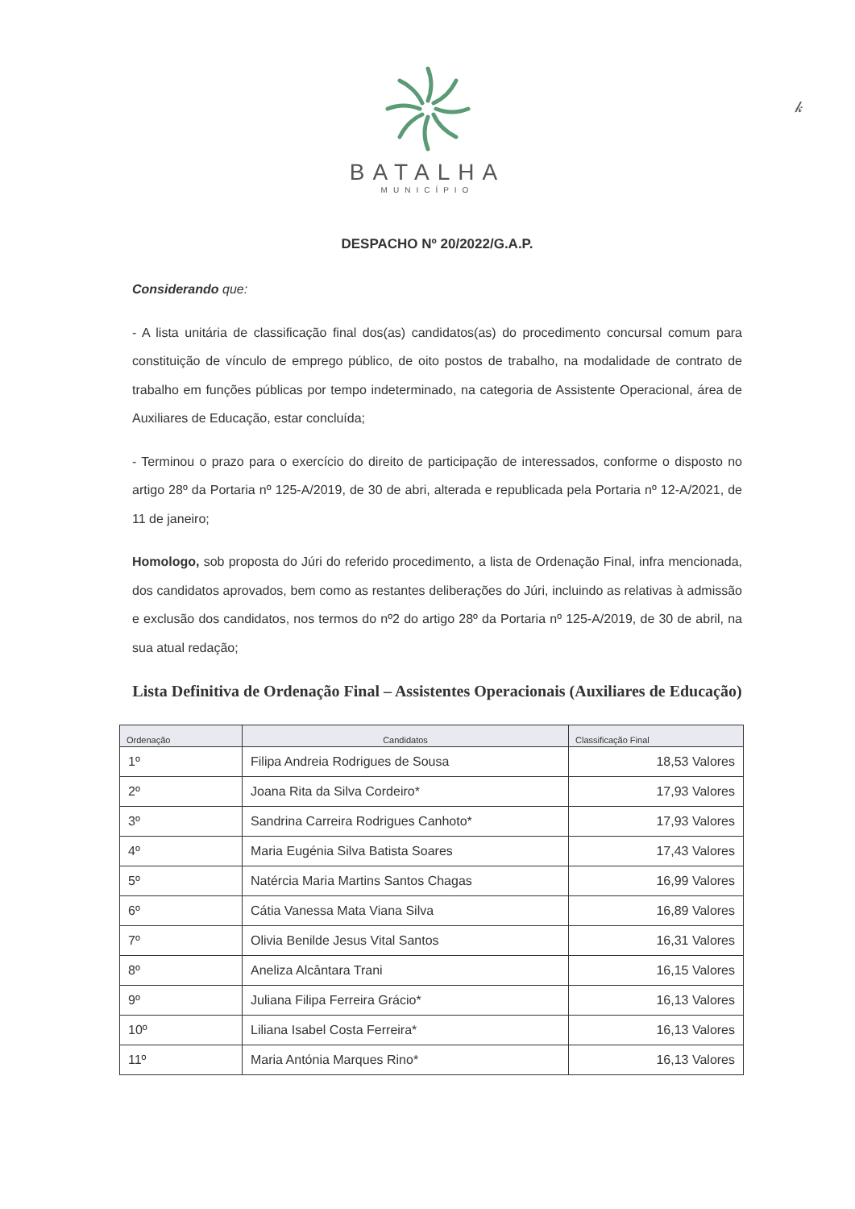𝓀
BATALHA
MUNICÍPIO
DESPACHO Nº 20/2022/G.A.P.
Considerando que:
- A lista unitária de classificação final dos(as) candidatos(as) do procedimento concursal comum para constituição de vínculo de emprego público, de oito postos de trabalho, na modalidade de contrato de trabalho em funções públicas por tempo indeterminado, na categoria de Assistente Operacional, área de Auxiliares de Educação, estar concluída;
- Terminou o prazo para o exercício do direito de participação de interessados, conforme o disposto no artigo 28º da Portaria nº 125-A/2019, de 30 de abri, alterada e republicada pela Portaria nº 12-A/2021, de 11 de janeiro;
Homologo, sob proposta do Júri do referido procedimento, a lista de Ordenação Final, infra mencionada, dos candidatos aprovados, bem como as restantes deliberações do Júri, incluindo as relativas à admissão e exclusão dos candidatos, nos termos do nº2 do artigo 28º da Portaria nº 125-A/2019, de 30 de abril, na sua atual redação;
Lista Definitiva de Ordenação Final – Assistentes Operacionais (Auxiliares de Educação)
| Ordenação | Candidatos | Classificação Final |
| --- | --- | --- |
| 1º | Filipa Andreia Rodrigues de Sousa | 18,53 Valores |
| 2º | Joana Rita da Silva Cordeiro* | 17,93 Valores |
| 3º | Sandrina Carreira Rodrigues Canhoto* | 17,93 Valores |
| 4º | Maria Eugénia Silva Batista Soares | 17,43 Valores |
| 5º | Natércia Maria Martins Santos Chagas | 16,99 Valores |
| 6º | Cátia Vanessa Mata Viana Silva | 16,89 Valores |
| 7º | Olivia Benilde Jesus Vital Santos | 16,31 Valores |
| 8º | Aneliza Alcântara Trani | 16,15 Valores |
| 9º | Juliana Filipa Ferreira Grácio* | 16,13 Valores |
| 10º | Liliana Isabel Costa Ferreira* | 16,13 Valores |
| 11º | Maria Antónia Marques Rino* | 16,13 Valores |